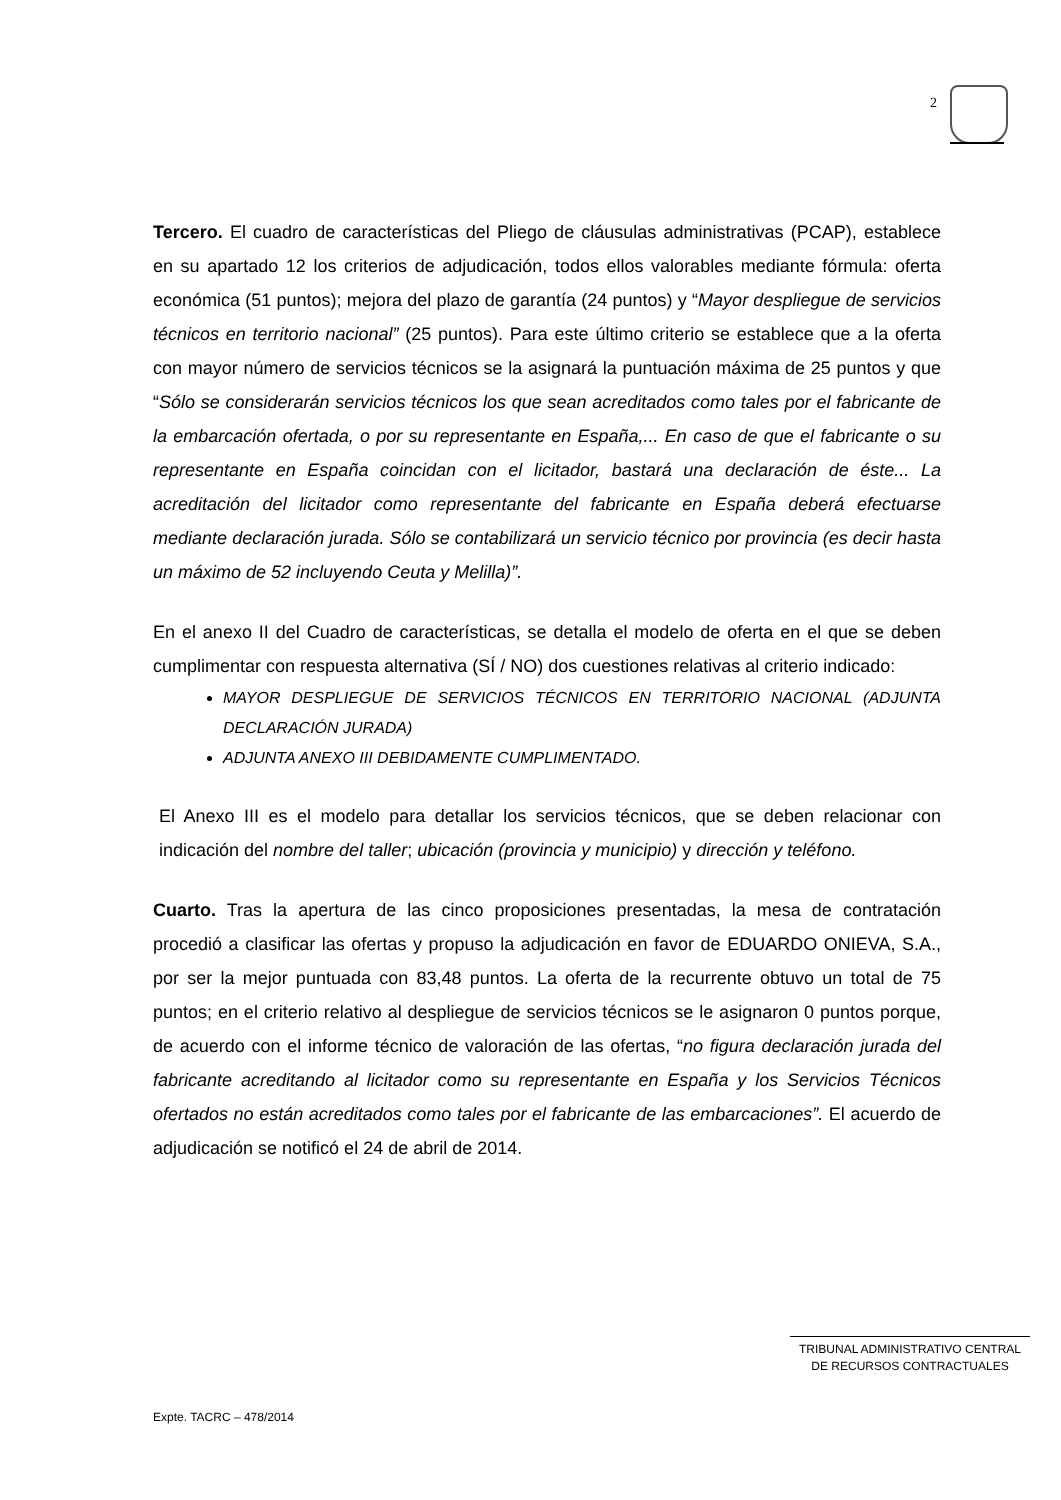2
Tercero. El cuadro de características del Pliego de cláusulas administrativas (PCAP), establece en su apartado 12 los criterios de adjudicación, todos ellos valorables mediante fórmula: oferta económica (51 puntos); mejora del plazo de garantía (24 puntos) y “Mayor despliegue de servicios técnicos en territorio nacional” (25 puntos). Para este último criterio se establece que a la oferta con mayor número de servicios técnicos se la asignará la puntuación máxima de 25 puntos y que “Sólo se considerarán servicios técnicos los que sean acreditados como tales por el fabricante de la embarcación ofertada, o por su representante en España,... En caso de que el fabricante o su representante en España coincidan con el licitador, bastará una declaración de éste... La acreditación del licitador como representante del fabricante en España deberá efectuarse mediante declaración jurada. Sólo se contabilizará un servicio técnico por provincia (es decir hasta un máximo de 52 incluyendo Ceuta y Melilla)”.
En el anexo II del Cuadro de características, se detalla el modelo de oferta en el que se deben cumplimentar con respuesta alternativa (SÍ / NO) dos cuestiones relativas al criterio indicado:
MAYOR DESPLIEGUE DE SERVICIOS TÉCNICOS EN TERRITORIO NACIONAL (ADJUNTA DECLARACIÓN JURADA)
ADJUNTA ANEXO III DEBIDAMENTE CUMPLIMENTADO.
El Anexo III es el modelo para detallar los servicios técnicos, que se deben relacionar con indicación del nombre del taller; ubicación (provincia y municipio) y dirección y teléfono.
Cuarto. Tras la apertura de las cinco proposiciones presentadas, la mesa de contratación procedió a clasificar las ofertas y propuso la adjudicación en favor de EDUARDO ONIEVA, S.A., por ser la mejor puntuada con 83,48 puntos. La oferta de la recurrente obtuvo un total de 75 puntos; en el criterio relativo al despliegue de servicios técnicos se le asignaron 0 puntos porque, de acuerdo con el informe técnico de valoración de las ofertas, “no figura declaración jurada del fabricante acreditando al licitador como su representante en España y los Servicios Técnicos ofertados no están acreditados como tales por el fabricante de las embarcaciones”. El acuerdo de adjudicación se notificó el 24 de abril de 2014.
TRIBUNAL ADMINISTRATIVO CENTRAL
DE RECURSOS CONTRACTUALES
Expte. TACRC – 478/2014